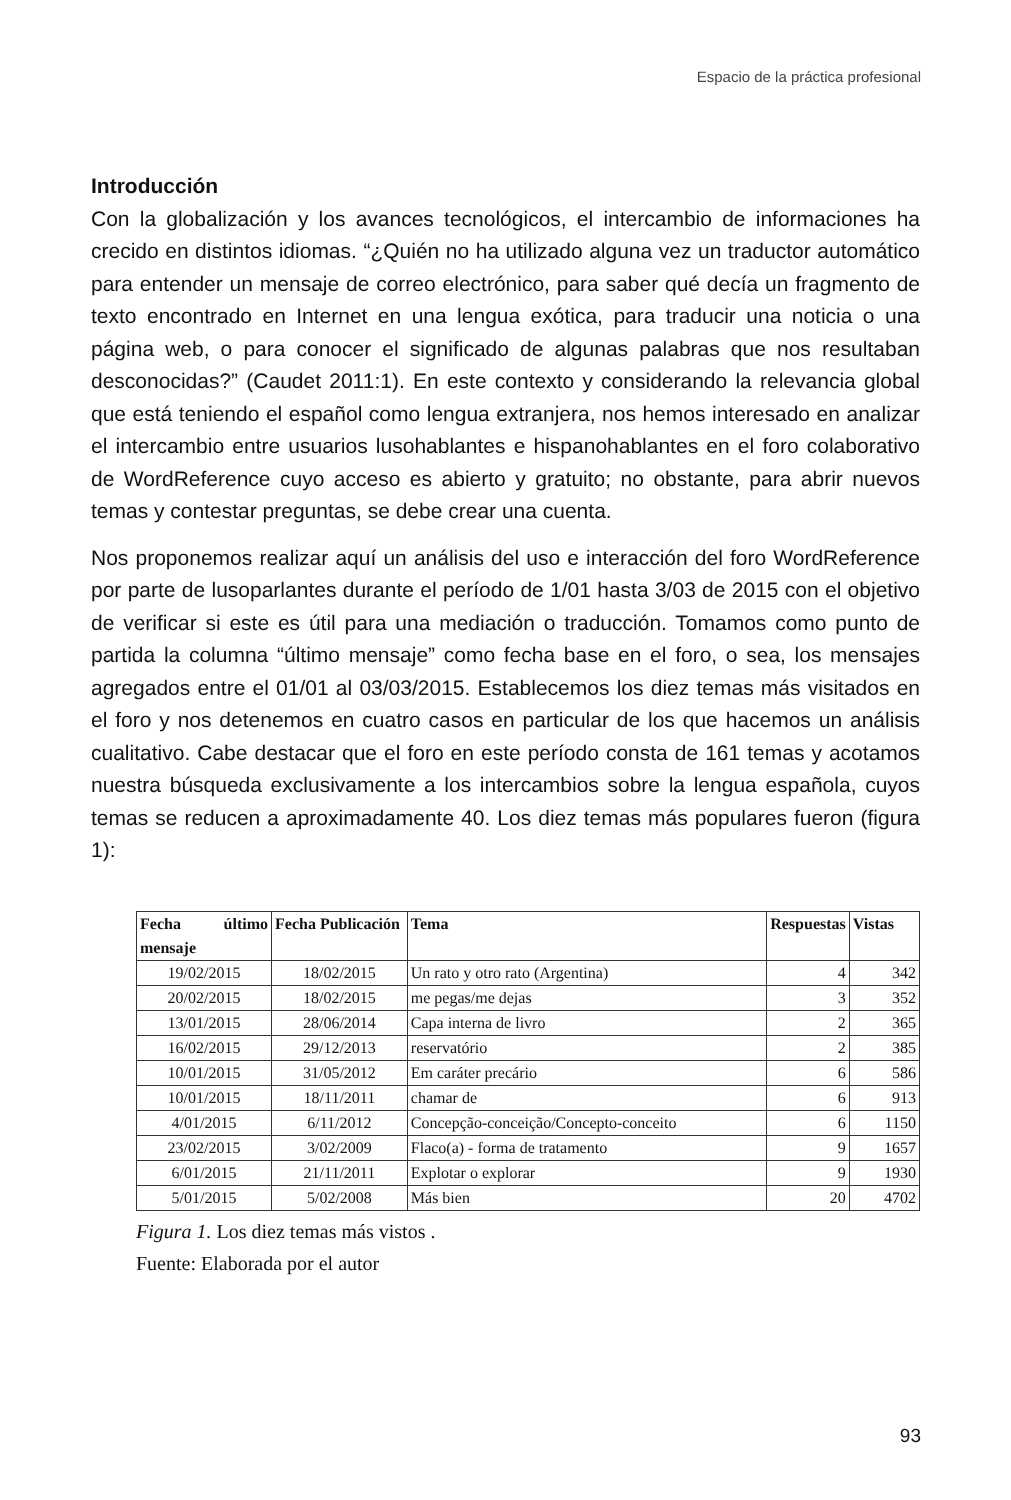Espacio de la práctica profesional
Introducción
Con la globalización y los avances tecnológicos, el intercambio de informaciones ha crecido en distintos idiomas. “¿Quién no ha utilizado alguna vez un traductor automático para entender un mensaje de correo electrónico, para saber qué decía un fragmento de texto encontrado en Internet en una lengua exótica, para traducir una noticia o una página web, o para conocer el significado de algunas palabras que nos resultaban desconocidas?” (Caudet 2011:1). En este contexto y considerando la relevancia global que está teniendo el español como lengua extranjera, nos hemos interesado en analizar el intercambio entre usuarios lusohablantes e hispanohablantes en el foro colaborativo de WordReference cuyo acceso es abierto y gratuito; no obstante, para abrir nuevos temas y contestar preguntas, se debe crear una cuenta.
Nos proponemos realizar aquí un análisis del uso e interacción del foro WordReference por parte de lusoparlantes durante el período de 1/01 hasta 3/03 de 2015 con el objetivo de verificar si este es útil para una mediación o traducción. Tomamos como punto de partida la columna “último mensaje” como fecha base en el foro, o sea, los mensajes agregados entre el 01/01 al 03/03/2015. Establecemos los diez temas más visitados en el foro y nos detenemos en cuatro casos en particular de los que hacemos un análisis cualitativo. Cabe destacar que el foro en este período consta de 161 temas y acotamos nuestra búsqueda exclusivamente a los intercambios sobre la lengua española, cuyos temas se reducen a aproximadamente 40. Los diez temas más populares fueron (figura 1):
| Fecha último mensaje | Fecha Publicación | Tema | Respuestas | Vistas |
| --- | --- | --- | --- | --- |
| 19/02/2015 | 18/02/2015 | Un rato y otro rato (Argentina) | 4 | 342 |
| 20/02/2015 | 18/02/2015 | me pegas/me dejas | 3 | 352 |
| 13/01/2015 | 28/06/2014 | Capa interna de livro | 2 | 365 |
| 16/02/2015 | 29/12/2013 | reservatório | 2 | 385 |
| 10/01/2015 | 31/05/2012 | Em caráter precário | 6 | 586 |
| 10/01/2015 | 18/11/2011 | chamar de | 6 | 913 |
| 4/01/2015 | 6/11/2012 | Concepção-conceição/Concepto-conceito | 6 | 1150 |
| 23/02/2015 | 3/02/2009 | Flaco(a) - forma de tratamento | 9 | 1657 |
| 6/01/2015 | 21/11/2011 | Explotar o explorar | 9 | 1930 |
| 5/01/2015 | 5/02/2008 | Más bien | 20 | 4702 |
Figura 1. Los diez temas más vistos .
Fuente: Elaborada por el autor
93